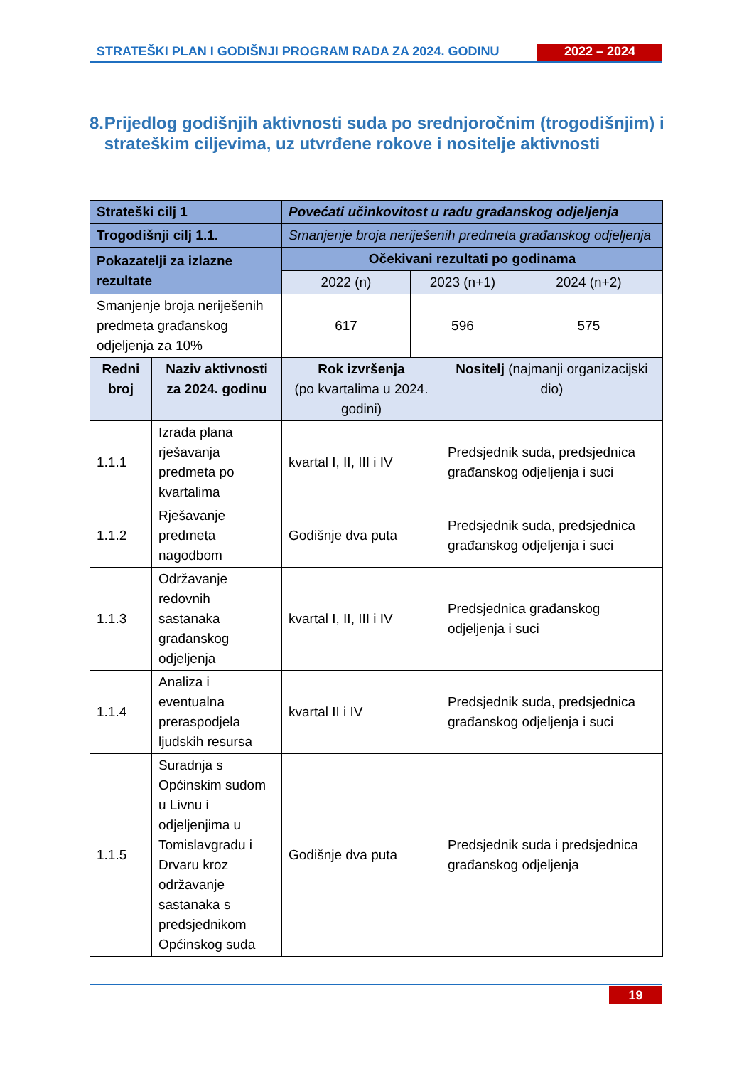STRATEŠKI PLAN I GODIŠNJI PROGRAM RADA ZA 2024. GODINU
2022 – 2024
8. Prijedlog godišnjih aktivnosti suda po srednjoročnim (trogodišnjim) i strateškim ciljevima, uz utvrđene rokove i nositelje aktivnosti
| Strateški cilj 1 | | Povećati učinkovitost u radu građanskog odjeljenja | | | |
| Trogodišnji cilj 1.1. | | Smanjenje broja neriješenih predmeta građanskog odjeljenja | | | |
| Pokazatelji za izlazne rezultate | | Očekivani rezultati po godinama | | | |
| | | 2022 (n) | 2023 (n+1) | | 2024 (n+2) |
| Smanjenje broja neriješenih predmeta građanskog odjeljenja za 10% | | 617 | 596 | | 575 |
| Redni broj | Naziv aktivnosti za 2024. godinu | Rok izvršenja (po kvartalima u 2024. godini) | | Nositelj (najmanji organizacijski dio) | |
| 1.1.1 | Izrada plana rješavanja predmeta po kvartalima | kvartal I, II, III i IV | | Predsjednik suda, predsjednica građanskog odjeljenja i suci | |
| 1.1.2 | Rješavanje predmeta nagodbom | Godišnje dva puta | | Predsjednik suda, predsjednica građanskog odjeljenja i suci | |
| 1.1.3 | Održavanje redovnih sastanaka građanskog odjeljenja | kvartal I, II, III i IV | | Predsjednica građanskog odjeljenja i suci | |
| 1.1.4 | Analiza i eventualna preraspodjela ljudskih resursa | kvartal II i IV | | Predsjednik suda, predsjednica građanskog odjeljenja i suci | |
| 1.1.5 | Suradnja s Općinskim sudom u Livnu i odjeljenjima u Tomislavgradu i Drvaru kroz održavanje sastanaka s predsjednikom Općinskog suda | Godišnje dva puta | | Predsjednik suda i predsjednica građanskog odjeljenja | |
19